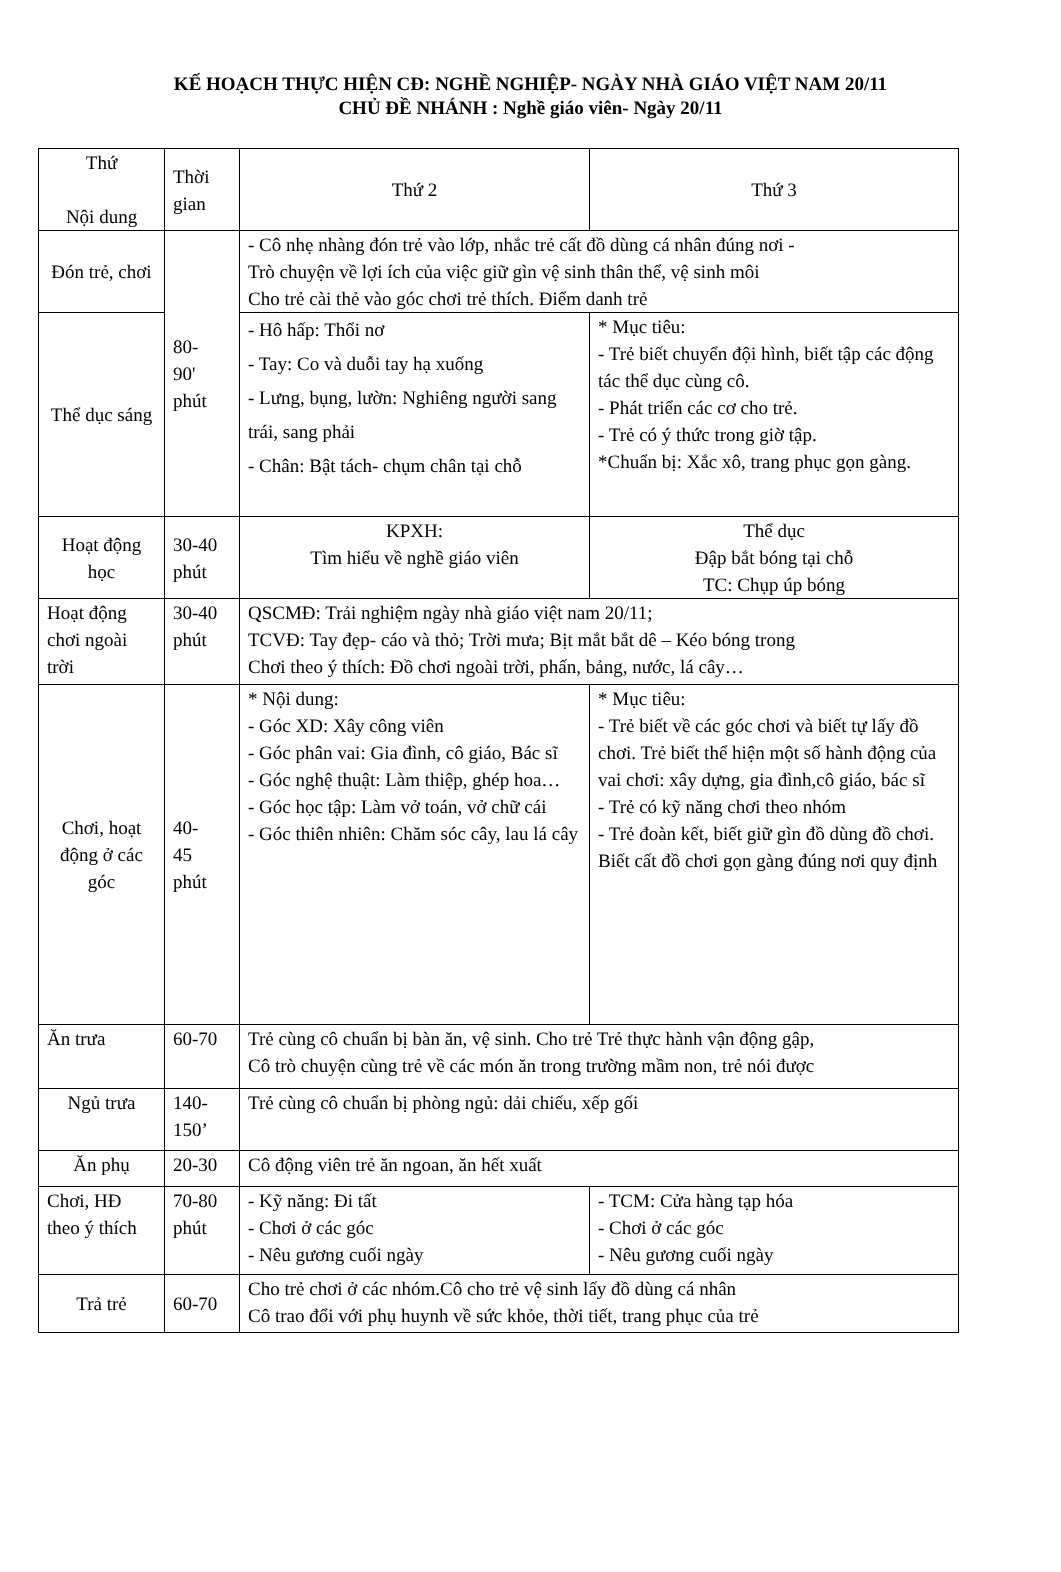KẾ HOẠCH THỰC HIỆN CĐ: NGHỀ NGHIỆP- NGÀY NHÀ GIÁO VIỆT NAM 20/11
CHỦ ĐỀ NHÁNH : Nghề giáo viên- Ngày 20/11
| Thứ Nội dung | Thời gian | Thứ 2 | Thứ 3 |
| Đón trẻ, chơi | 80- 90' phút | - Cô nhẹ nhàng đón trẻ vào lớp, nhắc trẻ cất đồ dùng cá nhân đúng nơi - Trò chuyện về lợi ích của việc giữ gìn vệ sinh thân thể, vệ sinh môi Cho trẻ cài thẻ vào góc chơi trẻ thích. Điểm danh trẻ | |
| Thể dục sáng | | - Hô hấp: Thổi nơ - Tay: Co và duỗi tay hạ xuống - Lưng, bụng, lườn: Nghiêng người sang trái, sang phải - Chân: Bật tách- chụm chân tại chỗ | * Mục tiêu: - Trẻ biết chuyển đội hình, biết tập các động tác thể dục cùng cô. - Phát triển các cơ cho trẻ. - Trẻ có ý thức trong giờ tập. *Chuẩn bị: Xắc xô, trang phục gọn gàng. |
| Hoạt động học | 30-40 phút | KPXH: Tìm hiểu về nghề giáo viên | Thể dục Đập bắt bóng tại chỗ TC: Chụp úp bóng |
| Hoạt động chơi ngoài trời | 30-40 phút | QSCMĐ: Trải nghiệm ngày nhà giáo việt nam 20/11; TCVĐ: Tay đẹp- cáo và thỏ; Trời mưa; Bịt mắt bắt dê – Kéo bóng trong Chơi theo ý thích: Đồ chơi ngoài trời, phấn, bảng, nước, lá cây… | |
| Chơi, hoạt động ở các góc | 40- 45 phút | * Nội dung: - Góc XD: Xây công viên - Góc phân vai: Gia đình, cô giáo, Bác sĩ - Góc nghệ thuật: Làm thiệp, ghép hoa… - Góc học tập: Làm vở toán, vở chữ cái - Góc thiên nhiên: Chăm sóc cây, lau lá cây | * Mục tiêu: - Trẻ biết về các góc chơi và biết tự lấy đồ chơi. Trẻ biết thể hiện một số hành động của vai chơi: xây dựng, gia đình,cô giáo, bác sĩ - Trẻ có kỹ năng chơi theo nhóm - Trẻ đoàn kết, biết giữ gìn đồ dùng đồ chơi. Biết cất đồ chơi gọn gàng đúng nơi quy định |
| Ăn trưa | 60-70 | Trẻ cùng cô chuẩn bị bàn ăn, vệ sinh. Cho trẻ Trẻ thực hành vận động gập, Cô trò chuyện cùng trẻ về các món ăn trong trường mầm non, trẻ nói được | |
| Ngủ trưa | 140-150’ | Trẻ cùng cô chuẩn bị phòng ngủ: dải chiếu, xếp gối | |
| Ăn phụ | 20-30 | Cô động viên trẻ ăn ngoan, ăn hết xuất | |
| Chơi, HĐ theo ý thích | 70-80 phút | - Kỹ năng: Đi tất - Chơi ở các góc - Nêu gương cuối ngày | - TCM: Cửa hàng tạp hóa - Chơi ở các góc - Nêu gương cuối ngày |
| Trả trẻ | 60-70 | Cho trẻ chơi ở các nhóm.Cô cho trẻ vệ sinh lấy đồ dùng cá nhân Cô trao đổi với phụ huynh về sức khỏe, thời tiết, trang phục của trẻ | |